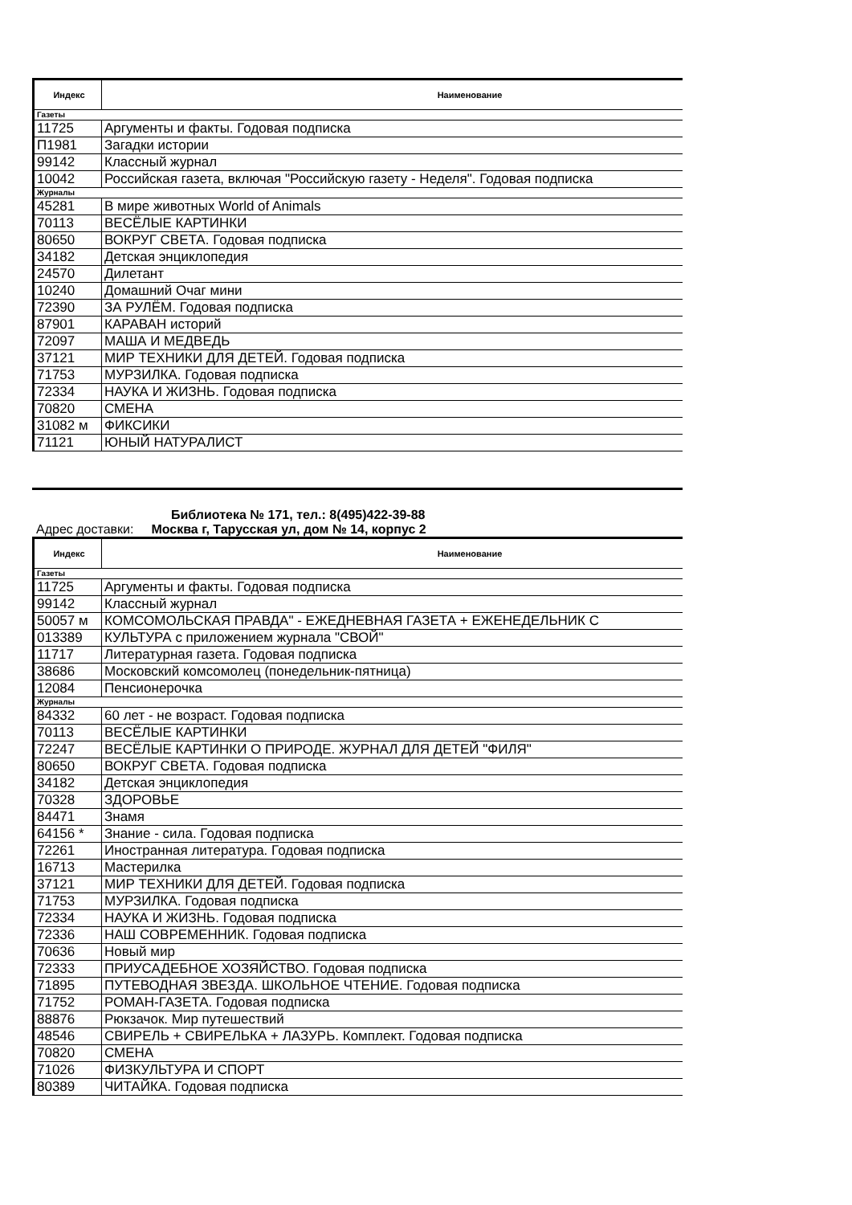| Индекс | Наименование |
| --- | --- |
| Газеты | |
| 11725 | Аргументы и факты. Годовая подписка |
| П1981 | Загадки истории |
| 99142 | Классный журнал |
| 10042 | Российская газета, включая "Российскую газету - Неделя". Годовая подписка |
| Журналы | |
| 45281 | В мире животных World of Animals |
| 70113 | ВЕСЁЛЫЕ КАРТИНКИ |
| 80650 | ВОКРУГ СВЕТА. Годовая подписка |
| 34182 | Детская энциклопедия |
| 24570 | Дилетант |
| 10240 | Домашний Очаг мини |
| 72390 | ЗА РУЛЁМ. Годовая подписка |
| 87901 | КАРАВАН историй |
| 72097 | МАША И МЕДВЕДЬ |
| 37121 | МИР ТЕХНИКИ ДЛЯ ДЕТЕЙ. Годовая подписка |
| 71753 | МУРЗИЛКА. Годовая подписка |
| 72334 | НАУКА И ЖИЗНЬ. Годовая подписка |
| 70820 | СМЕНА |
| 31082 м | ФИКСИКИ |
| 71121 | ЮНЫЙ НАТУРАЛИСТ |
Библиотека № 171, тел.: 8(495)422-39-88
Адрес доставки: Москва г, Тарусская ул, дом № 14, корпус 2
| Индекс | Наименование |
| --- | --- |
| Газеты | |
| 11725 | Аргументы и факты. Годовая подписка |
| 99142 | Классный журнал |
| 50057 м | КОМСОМОЛЬСКАЯ ПРАВДА" - ЕЖЕДНЕВНАЯ ГАЗЕТА + ЕЖЕНЕДЕЛЬНИК С |
| 013389 | КУЛЬТУРА с приложением журнала "СВОЙ" |
| 11717 | Литературная газета. Годовая подписка |
| 38686 | Московский комсомолец (понедельник-пятница) |
| 12084 | Пенсионерочка |
| Журналы | |
| 84332 | 60 лет - не возраст. Годовая подписка |
| 70113 | ВЕСЁЛЫЕ КАРТИНКИ |
| 72247 | ВЕСЁЛЫЕ КАРТИНКИ О ПРИРОДЕ. ЖУРНАЛ ДЛЯ ДЕТЕЙ "ФИЛЯ" |
| 80650 | ВОКРУГ СВЕТА. Годовая подписка |
| 34182 | Детская энциклопедия |
| 70328 | ЗДОРОВЬЕ |
| 84471 | Знамя |
| 64156 * | Знание - сила. Годовая подписка |
| 72261 | Иностранная литература. Годовая подписка |
| 16713 | Мастерилка |
| 37121 | МИР ТЕХНИКИ ДЛЯ ДЕТЕЙ. Годовая подписка |
| 71753 | МУРЗИЛКА. Годовая подписка |
| 72334 | НАУКА И ЖИЗНЬ. Годовая подписка |
| 72336 | НАШ СОВРЕМЕННИК. Годовая подписка |
| 70636 | Новый мир |
| 72333 | ПРИУСАДЕБНОЕ ХОЗЯЙСТВО. Годовая подписка |
| 71895 | ПУТЕВОДНАЯ ЗВЕЗДА. ШКОЛЬНОЕ ЧТЕНИЕ. Годовая подписка |
| 71752 | РОМАН-ГАЗЕТА. Годовая подписка |
| 88876 | Рюкзачок. Мир путешествий |
| 48546 | СВИРЕЛЬ + СВИРЕЛЬКА + ЛАЗУРЬ. Комплект. Годовая подписка |
| 70820 | СМЕНА |
| 71026 | ФИЗКУЛЬТУРА И СПОРТ |
| 80389 | ЧИТАЙКА. Годовая подписка |